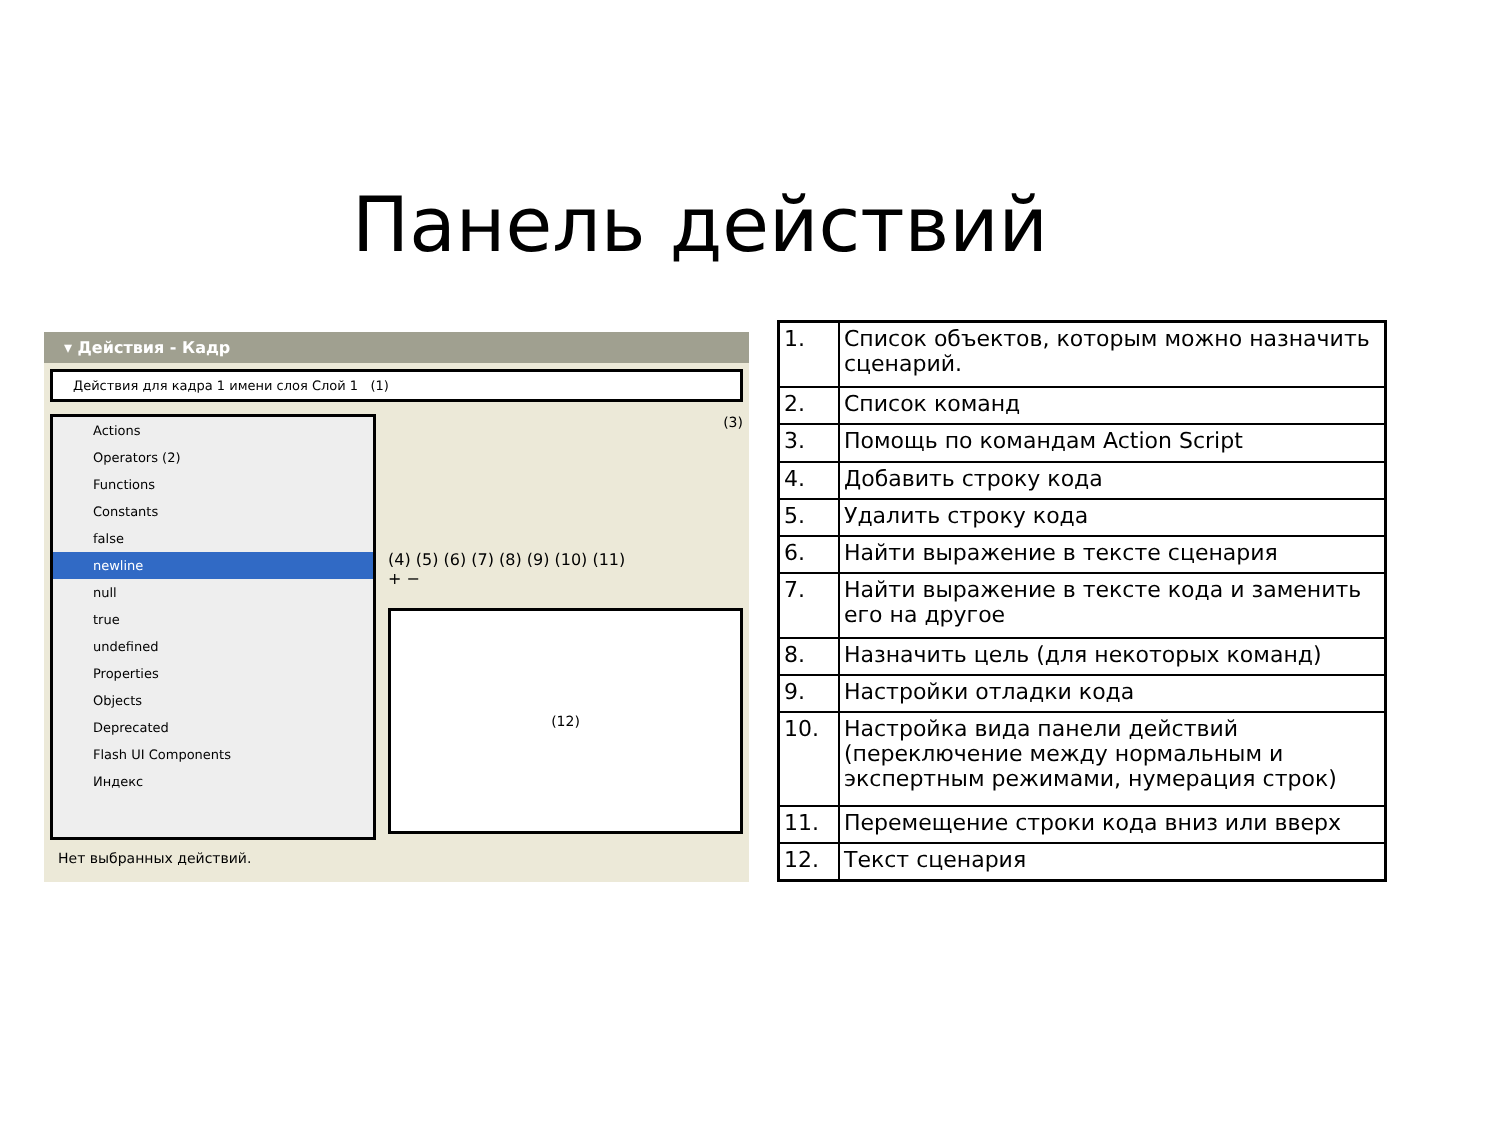Панель действий
▾ Действия - Кадр
Действия для кадра 1 имени слоя Слой 1 (1)
Actions
Operators (2)
Functions
Constants
false
newline
null
true
undefined
Properties
Objects
Deprecated
Flash UI Components
Индекс
(3)
(4) (5) (6) (7) (8) (9) (10) (11)
+ −
(12)
Нет выбранных действий.
| 1. | Список объектов, которым можно назначить сценарий. |
| 2. | Список команд |
| 3. | Помощь по командам Action Script |
| 4. | Добавить строку кода |
| 5. | Удалить строку кода |
| 6. | Найти выражение в тексте сценария |
| 7. | Найти выражение в тексте кода и заменить его на другое |
| 8. | Назначить цель (для некоторых команд) |
| 9. | Настройки отладки кода |
| 10. | Настройка вида панели действий (переключение между нормальным и экспертным режимами, нумерация строк) |
| 11. | Перемещение строки кода вниз или вверх |
| 12. | Текст сценария |